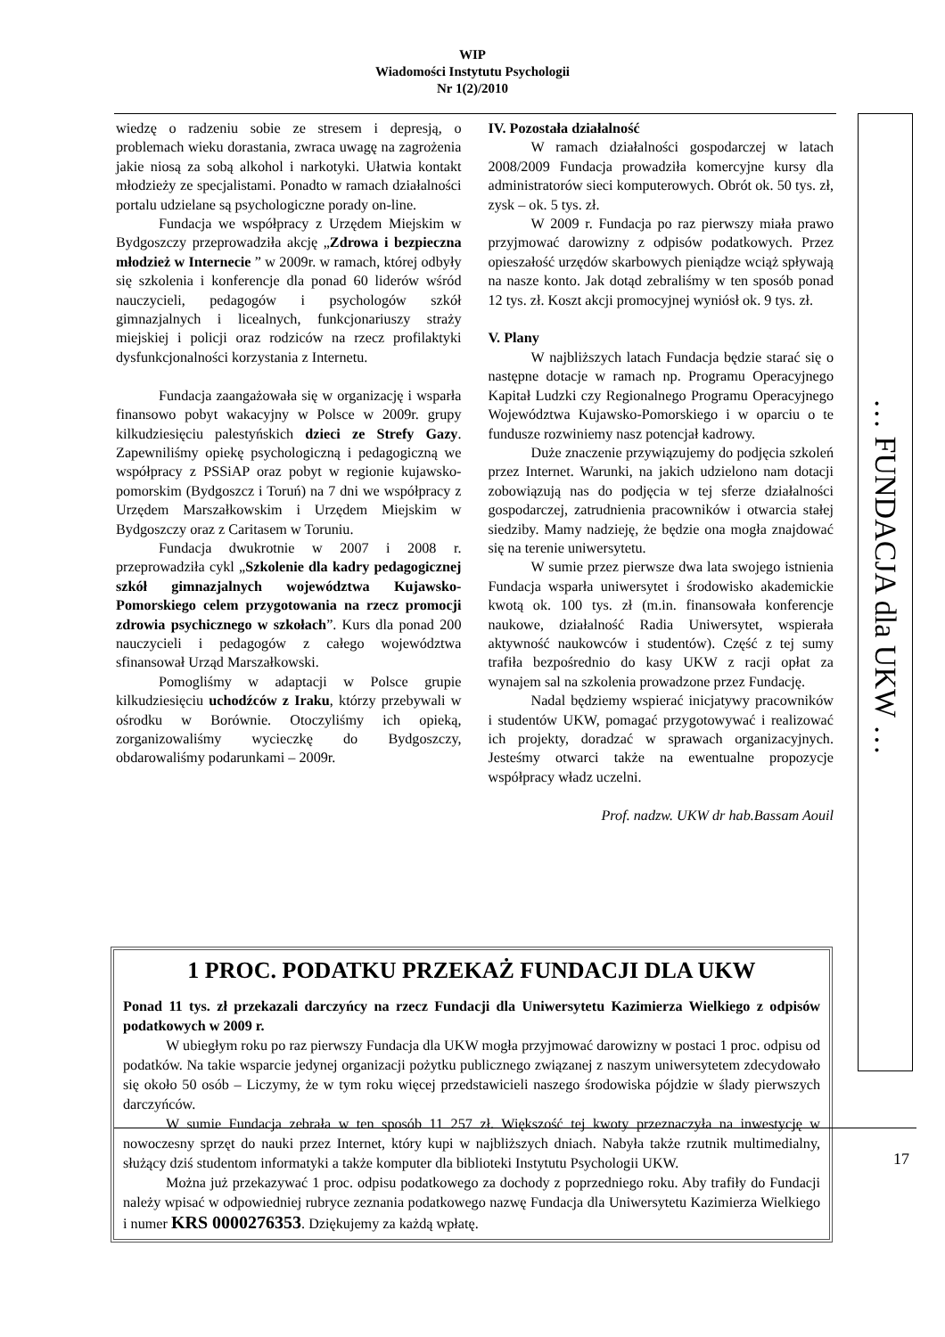WIP
Wiadomości Instytutu Psychologii
Nr 1(2)/2010
wiedzę o radzeniu sobie ze stresem i depresją, o problemach wieku dorastania, zwraca uwagę na zagrożenia jakie niosą za sobą alkohol i narkotyki. Ułatwia kontakt młodzieży ze specjalistami. Ponadto w ramach działalności portalu udzielane są psychologiczne porady on-line.
Fundacja we współpracy z Urzędem Miejskim w Bydgoszczy przeprowadziła akcję „Zdrowa i bezpieczna młodzież w Internecie ” w 2009r. w ramach, której odbyły się szkolenia i konferencje dla ponad 60 liderów wśród nauczycieli, pedagogów i psychologów szkół gimnazjalnych i licealnych, funkcjonariuszy straży miejskiej i policji oraz rodziców na rzecz profilaktyki dysfunkcjonalności korzystania z Internetu.
Fundacja zaangażowała się w organizację i wsparła finansowo pobyt wakacyjny w Polsce w 2009r. grupy kilkudziesięciu palestyńskich dzieci ze Strefy Gazy. Zapewniliśmy opiekę psychologiczną i pedagogiczną we współpracy z PSSiAP oraz pobyt w regionie kujawsko-pomorskim (Bydgoszcz i Toruń) na 7 dni we współpracy z Urzędem Marszałkowskim i Urzędem Miejskim w Bydgoszczy oraz z Caritasem w Toruniu.
Fundacja dwukrotnie w 2007 i 2008 r. przeprowadziła cykl „Szkolenie dla kadry pedagogicznej szkół gimnazjalnych województwa Kujawsko-Pomorskiego celem przygotowania na rzecz promocji zdrowia psychicznego w szkołach”. Kurs dla ponad 200 nauczycieli i pedagogów z całego województwa sfinansował Urząd Marszałkowski.
Pomogliśmy w adaptacji w Polsce grupie kilkudziesięciu uchodźców z Iraku, którzy przebywali w ośrodku w Borównie. Otoczyliśmy ich opieką, zorganizowaliśmy wycieczkę do Bydgoszczy, obdarowaliśmy podarunkami – 2009r.
IV. Pozostała działalność
W ramach działalności gospodarczej w latach 2008/2009 Fundacja prowadziła komercyjne kursy dla administratorów sieci komputerowych. Obrót ok. 50 tys. zł, zysk – ok. 5 tys. zł.
W 2009 r. Fundacja po raz pierwszy miała prawo przyjmować darowizny z odpisów podatkowych. Przez opieszałość urzędów skarbowych pieniądze wciąż spływają na nasze konto. Jak dotąd zebraliśmy w ten sposób ponad 12 tys. zł. Koszt akcji promocyjnej wyniósł ok. 9 tys. zł.
V. Plany
W najbliższych latach Fundacja będzie starać się o następne dotacje w ramach np. Programu Operacyjnego Kapitał Ludzki czy Regionalnego Programu Operacyjnego Województwa Kujawsko-Pomorskiego i w oparciu o te fundusze rozwiniemy nasz potencjał kadrowy.
Duże znaczenie przywiązujemy do podjęcia szkoleń przez Internet. Warunki, na jakich udzielono nam dotacji zobowiązują nas do podjęcia w tej sferze działalności gospodarczej, zatrudnienia pracowników i otwarcia stałej siedziby. Mamy nadzieję, że będzie ona mogła znajdować się na terenie uniwersytetu.
W sumie przez pierwsze dwa lata swojego istnienia Fundacja wsparła uniwersytet i środowisko akademickie kwotą ok. 100 tys. zł (m.in. finansowała konferencje naukowe, działalność Radia Uniwersytet, wspierała aktywność naukowców i studentów). Część z tej sumy trafiła bezpośrednio do kasy UKW z racji opłat za wynajem sal na szkolenia prowadzone przez Fundację.
Nadal będziemy wspierać inicjatywy pracowników i studentów UKW, pomagać przygotowywać i realizować ich projekty, doradzać w sprawach organizacyjnych. Jesteśmy otwarci także na ewentualne propozycje współpracy władz uczelni.
Prof. nadzw. UKW dr hab.Bassam Aouil
… FUNDACJA dla UKW …
1 PROC. PODATKU PRZEKAŻ FUNDACJI DLA UKW
Ponad 11 tys. zł przekazali darczyńcy na rzecz Fundacji dla Uniwersytetu Kazimierza Wielkiego z odpisów podatkowych w 2009 r.
W ubiegłym roku po raz pierwszy Fundacja dla UKW mogła przyjmować darowizny w postaci 1 proc. odpisu od podatków. Na takie wsparcie jedynej organizacji pożytku publicznego związanej z naszym uniwersytetem zdecydowało się około 50 osób – Liczymy, że w tym roku więcej przedstawicieli naszego środowiska pójdzie w ślady pierwszych darczyńców.
W sumie Fundacja zebrała w ten sposób 11 257 zł. Większość tej kwoty przeznaczyła na inwestycję w nowoczesny sprzęt do nauki przez Internet, który kupi w najbliższych dniach. Nabyła także rzutnik multimedialny, służący dziś studentom informatyki a także komputer dla biblioteki Instytutu Psychologii UKW.
Można już przekazywać 1 proc. odpisu podatkowego za dochody z poprzedniego roku. Aby trafiły do Fundacji należy wpisać w odpowiedniej rubryce zeznania podatkowego nazwę Fundacja dla Uniwersytetu Kazimierza Wielkiego i numer KRS 0000276353. Dziękujemy za każdą wpłatę.
17